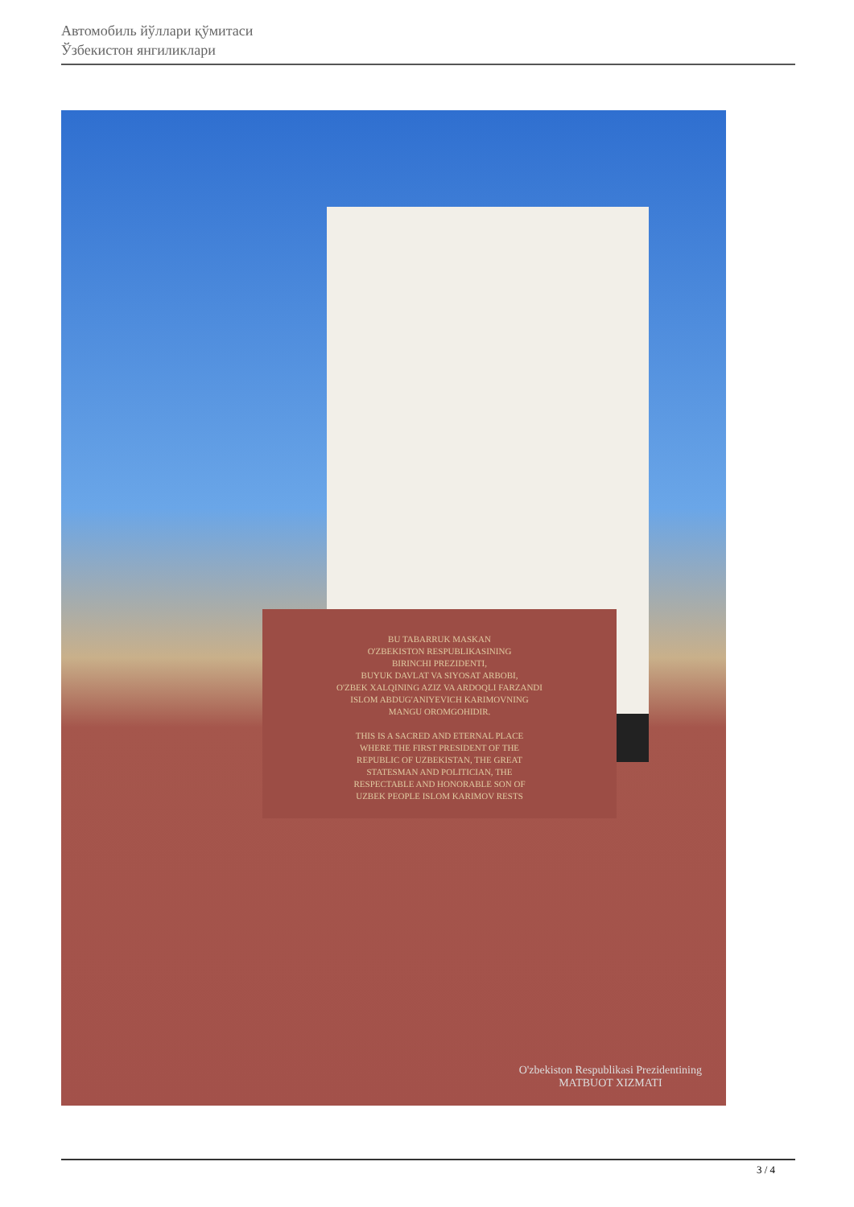Автомобиль йўллари қўмитаси
Ўзбекистон янгиликлари
BU TABARRUK MASKAN
O'ZBEKISTON RESPUBLIKASINING
BIRINCHI PREZIDENTI,
BUYUK DAVLAT VA SIYOSAT ARBOBI,
O'ZBEK XALQINING AZIZ VA ARDOQLI FARZANDI
ISLOM ABDUG'ANIYEVICH KARIMOVNING
MANGU OROMGOHIDIR.
THIS IS A SACRED AND ETERNAL PLACE
WHERE THE FIRST PRESIDENT OF THE
REPUBLIC OF UZBEKISTAN, THE GREAT
STATESMAN AND POLITICIAN, THE
RESPECTABLE AND HONORABLE SON OF
UZBEK PEOPLE ISLOM KARIMOV RESTS
O'zbekiston Respublikasi Prezidentining
MATBUOT XIZMATI
3 / 4